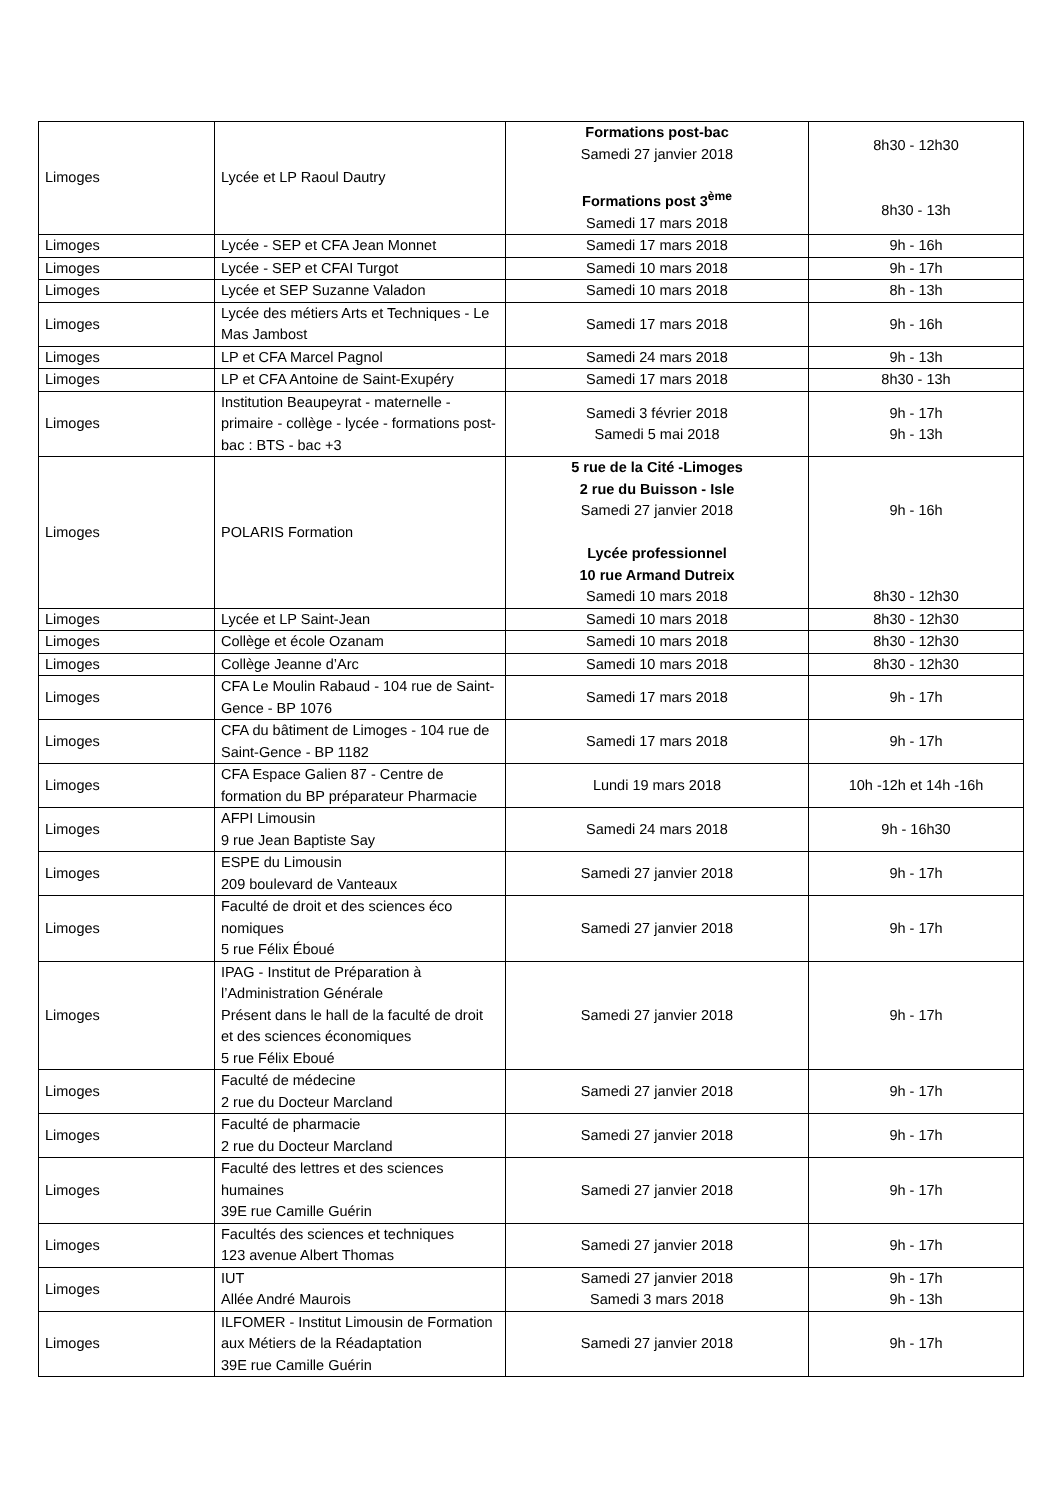| Limoges | Lycée et LP Raoul Dautry | Formations post-bac Samedi 27 janvier 2018 Formations post 3<sup>ème</sup> Samedi 17 mars 2018 | 8h30 - 12h30 8h30 - 13h |
| Limoges | Lycée - SEP et CFA Jean Monnet | Samedi 17 mars 2018 | 9h - 16h |
| Limoges | Lycée - SEP et CFAI Turgot | Samedi 10 mars 2018 | 9h - 17h |
| Limoges | Lycée et SEP Suzanne Valadon | Samedi 10 mars 2018 | 8h - 13h |
| Limoges | Lycée des métiers Arts et Techniques - Le Mas Jambost | Samedi 17 mars 2018 | 9h - 16h |
| Limoges | LP et CFA Marcel Pagnol | Samedi 24 mars 2018 | 9h - 13h |
| Limoges | LP et CFA Antoine de Saint-Exupéry | Samedi 17 mars 2018 | 8h30 - 13h |
| Limoges | Institution Beaupeyrat - maternelle - primaire - collège - lycée - formations post-bac : BTS - bac +3 | Samedi 3 février 2018 Samedi 5 mai 2018 | 9h - 17h 9h - 13h |
| Limoges | POLARIS Formation | 5 rue de la Cité -Limoges 2 rue du Buisson - Isle Samedi 27 janvier 2018 Lycée professionnel 10 rue Armand Dutreix Samedi 10 mars 2018 | 9h - 16h 8h30 - 12h30 |
| Limoges | Lycée et LP Saint-Jean | Samedi 10 mars 2018 | 8h30 - 12h30 |
| Limoges | Collège et école Ozanam | Samedi 10 mars 2018 | 8h30 - 12h30 |
| Limoges | Collège Jeanne d’Arc | Samedi 10 mars 2018 | 8h30 - 12h30 |
| Limoges | CFA Le Moulin Rabaud - 104 rue de Saint-Gence - BP 1076 | Samedi 17 mars 2018 | 9h - 17h |
| Limoges | CFA du bâtiment de Limoges - 104 rue de Saint-Gence - BP 1182 | Samedi 17 mars 2018 | 9h - 17h |
| Limoges | CFA Espace Galien 87 - Centre de formation du BP préparateur Pharmacie | Lundi 19 mars 2018 | 10h -12h et 14h -16h |
| Limoges | AFPI Limousin 9 rue Jean Baptiste Say | Samedi 24 mars 2018 | 9h - 16h30 |
| Limoges | ESPE du Limousin 209 boulevard de Vanteaux | Samedi 27 janvier 2018 | 9h - 17h |
| Limoges | Faculté de droit et des sciences éco nomiques 5 rue Félix Éboué | Samedi 27 janvier 2018 | 9h - 17h |
| Limoges | IPAG - Institut de Préparation à l’Administration Générale Présent dans le hall de la faculté de droit et des sciences économiques 5 rue Félix Eboué | Samedi 27 janvier 2018 | 9h - 17h |
| Limoges | Faculté de médecine 2 rue du Docteur Marcland | Samedi 27 janvier 2018 | 9h - 17h |
| Limoges | Faculté de pharmacie 2 rue du Docteur Marcland | Samedi 27 janvier 2018 | 9h - 17h |
| Limoges | Faculté des lettres et des sciences humaines 39E rue Camille Guérin | Samedi 27 janvier 2018 | 9h - 17h |
| Limoges | Facultés des sciences et techniques 123 avenue Albert Thomas | Samedi 27 janvier 2018 | 9h - 17h |
| Limoges | IUT Allée André Maurois | Samedi 27 janvier 2018 Samedi 3 mars 2018 | 9h - 17h 9h - 13h |
| Limoges | ILFOMER - Institut Limousin de Formation aux Métiers de la Réadaptation 39E rue Camille Guérin | Samedi 27 janvier 2018 | 9h - 17h |